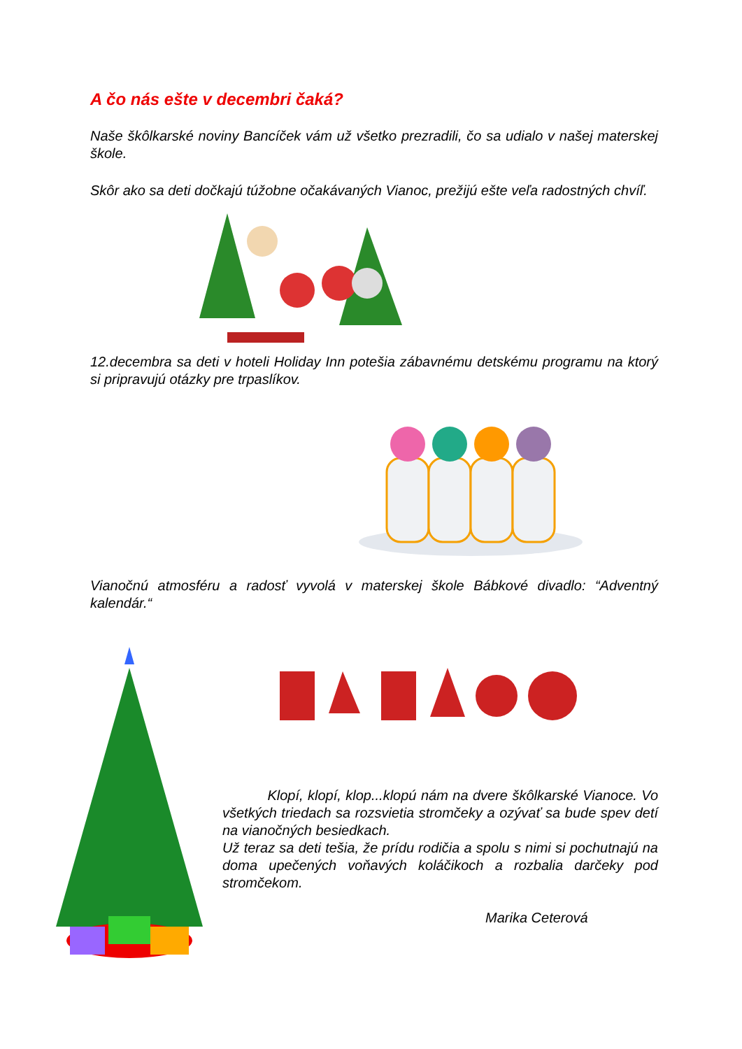A čo nás ešte v decembri čaká?
Naše škôlkarské noviny Bancíček vám už všetko prezradili, čo sa udialo v našej materskej škole.
Skôr ako sa deti dočkajú túžobne očakávaných Vianoc, prežijú ešte veľa radostných chvíľ.
12.decembra sa deti v hoteli Holiday Inn potešia zábavnému detskému programu na ktorý si pripravujú otázky pre trpaslíkov.
Vianočnú atmosféru a radosť vyvolá v materskej škole Bábkové divadlo: “Adventný kalendár.“
Klopí, klopí, klop...klopú nám na dvere škôlkarské Vianoce. Vo všetkých triedach sa rozsvietia stromčeky a ozývať sa bude spev detí na vianočných besiedkach.
Už teraz sa deti tešia, že prídu rodičia a spolu s nimi si pochutnajú na doma upečených voňavých koláčikoch a rozbalia darčeky pod stromčekom.
Marika Ceterová